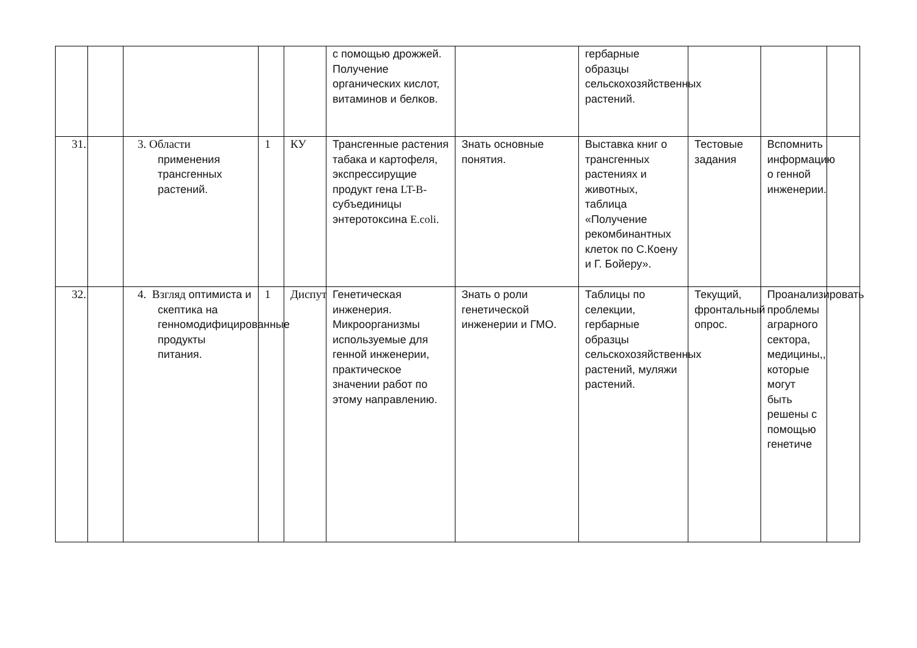| | | | | | с помощью дрожжей. Получение органических кислот, витаминов и белков. | | гербарные образцы сельскохозяйственных растений. | | | |
| 31. | | 3. Области применения трансгенных растений. | 1 | КУ | Трансгенные растения табака и картофеля, экспрессирущие продукт гена LT-B- субъединицы энтеротоксина E.coli. | Знать основные понятия. | Выставка книг о трансгенных растениях и животных, таблица «Получение рекомбинантных клеток по С.Коену и Г. Бойеру». | Тестовые задания | Вспомнить информацию о генной инженерии. | |
| 32. | | 4. Взгляд оптимиста и скептика на генномодифицированные продукты питания. | 1 | Диспут | Генетическая инженерия. Микроорганизмы используемые для генной инженерии, практическое значении работ по этому направлению. | Знать о роли генетической инженерии и ГМО. | Таблицы по селекции, гербарные образцы сельскохозяйственных растений, муляжи растений. | Текущий, фронтальный опрос. | Проанализировать проблемы аграрного сектора, медицины,, которые могут быть решены с помощью генетиче | |